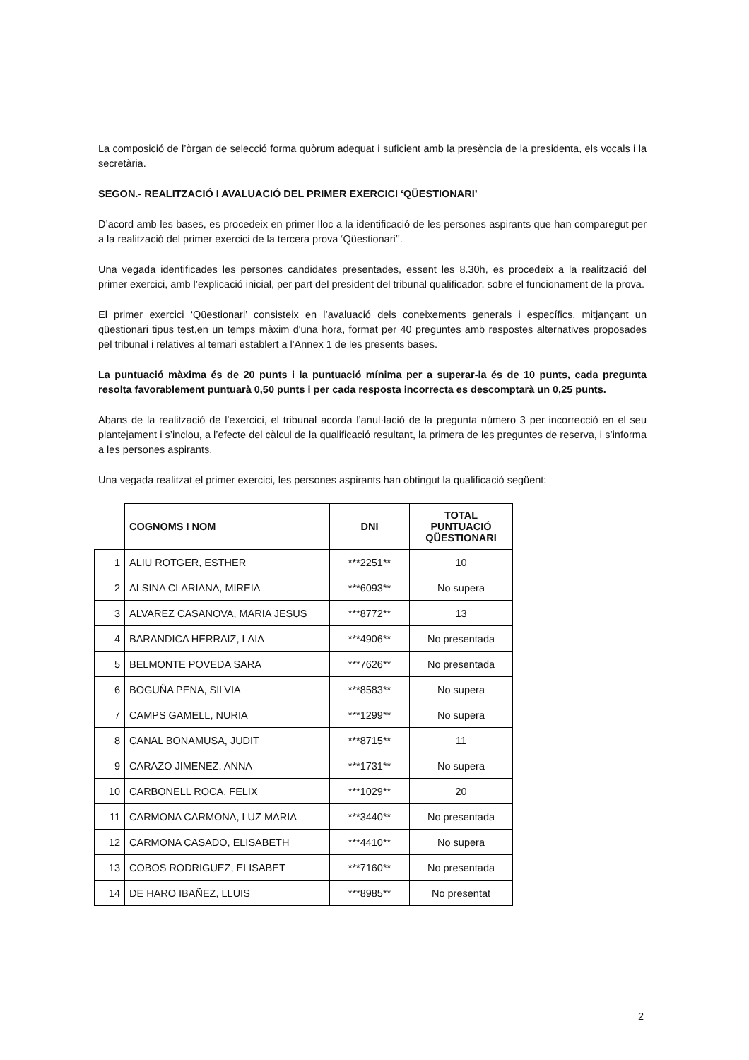La composició de l’òrgan de selecció forma quòrum adequat i suficient amb la presència de la presidenta, els vocals i la secretària.
SEGON.- REALITZACIÓ I AVALUACIÓ DEL PRIMER EXERCICI ‘QÜESTIONARI’
D’acord amb les bases, es procedeix en primer lloc a la identificació de les persones aspirants que han comparegut per a la realització del primer exercici de la tercera prova ‘Qüestionari’’.
Una vegada identificades les persones candidates presentades, essent les 8.30h, es procedeix a la realització del primer exercici, amb l’explicació inicial, per part del president del tribunal qualificador, sobre el funcionament de la prova.
El primer exercici ‘Qüestionari’ consisteix en l’avaluació dels coneixements generals i específics, mitjançant un qüestionari tipus test,en un temps màxim d'una hora, format per 40 preguntes amb respostes alternatives proposades pel tribunal i relatives al temari establert a l'Annex 1 de les presents bases.
La puntuació màxima és de 20 punts i la puntuació mínima per a superar-la és de 10 punts, cada pregunta resolta favorablement puntuarà 0,50 punts i per cada resposta incorrecta es descomptarà un 0,25 punts.
Abans de la realització de l’exercici, el tribunal acorda l’anul·lació de la pregunta número 3 per incorrecció en el seu plantejament i s’inclou, a l’efecte del càlcul de la qualificació resultant, la primera de les preguntes de reserva, i s’informa a les persones aspirants.
Una vegada realitzat el primer exercici, les persones aspirants han obtingut la qualificació següent:
| | COGNOMS I NOM | DNI | TOTAL PUNTUACIÓ QÜESTIONARI |
| 1 | ALIU ROTGER, ESTHER | ***2251** | 10 |
| 2 | ALSINA CLARIANA, MIREIA | ***6093** | No supera |
| 3 | ALVAREZ CASANOVA, MARIA JESUS | ***8772** | 13 |
| 4 | BARANDICA HERRAIZ, LAIA | ***4906** | No presentada |
| 5 | BELMONTE POVEDA SARA | ***7626** | No presentada |
| 6 | BOGUÑA PENA, SILVIA | ***8583** | No supera |
| 7 | CAMPS GAMELL, NURIA | ***1299** | No supera |
| 8 | CANAL BONAMUSA, JUDIT | ***8715** | 11 |
| 9 | CARAZO JIMENEZ, ANNA | ***1731** | No supera |
| 10 | CARBONELL ROCA, FELIX | ***1029** | 20 |
| 11 | CARMONA CARMONA, LUZ MARIA | ***3440** | No presentada |
| 12 | CARMONA CASADO, ELISABETH | ***4410** | No supera |
| 13 | COBOS RODRIGUEZ, ELISABET | ***7160** | No presentada |
| 14 | DE HARO IBAÑEZ, LLUIS | ***8985** | No presentat |
2